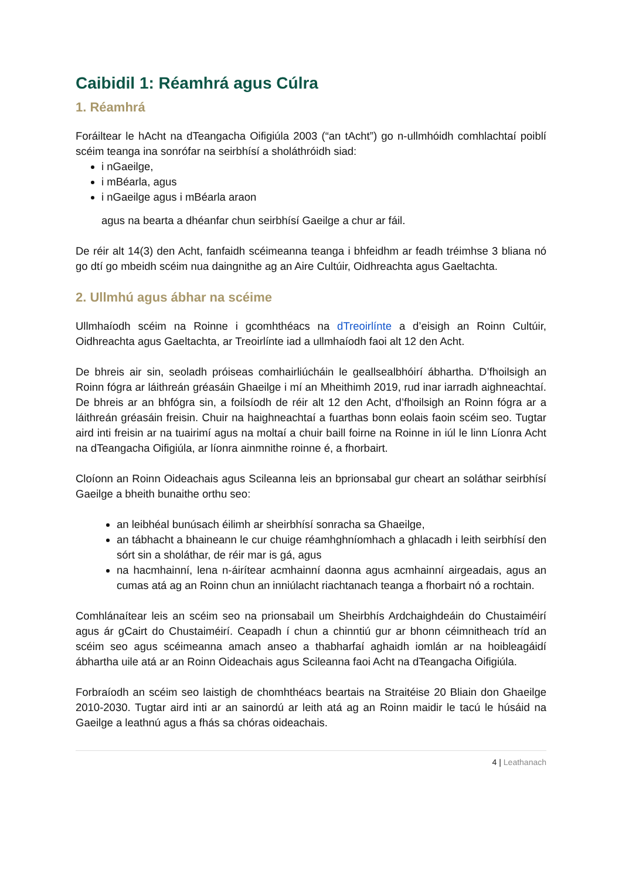Caibidil 1: Réamhrá agus Cúlra
1. Réamhrá
Foráiltear le hAcht na dTeangacha Oifigiúla 2003 (“an tAcht”) go n-ullmhóidh comhlachtaí poiblí scéim teanga ina sonrófar na seirbhísí a sholáthróidh siad:
i nGaeilge,
i mBéarla, agus
i nGaeilge agus i mBéarla araon
agus na bearta a dhéanfar chun seirbhísí Gaeilge a chur ar fáil.
De réir alt 14(3) den Acht, fanfaidh scéimeanna teanga i bhfeidhm ar feadh tréimhse 3 bliana nó go dtí go mbeidh scéim nua daingnithe ag an Aire Cultúir, Oidhreachta agus Gaeltachta.
2. Ullmhú agus ábhar na scéime
Ullmhaíodh scéim na Roinne i gcomhthéacs na dTreoirlínte a d’eisigh an Roinn Cultúir, Oidhreachta agus Gaeltachta, ar Treoirlínte iad a ullmhaíodh faoi alt 12 den Acht.
De bhreis air sin, seoladh próiseas comhairliúcháin le geallsealbhóirí ábhartha. D’fhoilsigh an Roinn fógra ar láithreán gréasáin Ghaeilge i mí an Mheithimh 2019, rud inar iarradh aighneachtaí. De bhreis ar an bhfógra sin, a foilsíodh de réir alt 12 den Acht, d’fhoilsigh an Roinn fógra ar a láithreán gréasáin freisin. Chuir na haighneachtaí a fuarthas bonn eolais faoin scéim seo. Tugtar aird inti freisin ar na tuairimí agus na moltaí a chuir baill foirne na Roinne in iúl le linn Líonra Acht na dTeangacha Oifigiúla, ar líonra ainmnithe roinne é, a fhorbairt.
Cloíonn an Roinn Oideachais agus Scileanna leis an bprionsabal gur cheart an soláthar seirbhísí Gaeilge a bheith bunaithe orthu seo:
an leibhéal bunúsach éilimh ar sheirbhísí sonracha sa Ghaeilge,
an tábhacht a bhaineann le cur chuige réamhghníomhach a ghlacadh i leith seirbhísí den sórt sin a sholáthar, de réir mar is gá, agus
na hacmhainní, lena n-áirítear acmhainní daonna agus acmhainní airgeadais, agus an cumas atá ag an Roinn chun an inniúlacht riachtanach teanga a fhorbairt nó a rochtain.
Comhlánaítear leis an scéim seo na prionsabail um Sheirbhís Ardchaighdeáin do Chustaiméirí agus ár gCairt do Chustaiméirí. Ceapadh í chun a chinntiú gur ar bhonn céimnitheach tríd an scéim seo agus scéimeanna amach anseo a thabharfaí aghaidh iomlán ar na hoibleagáidí ábhartha uile atá ar an Roinn Oideachais agus Scileanna faoi Acht na dTeangacha Oifigiúla.
Forbraíodh an scéim seo laistigh de chomhthéacs beartais na Straitéise 20 Bliain don Ghaeilge 2010-2030. Tugtar aird inti ar an sainordú ar leith atá ag an Roinn maidir le tacú le húsáid na Gaeilge a leathnú agus a fhás sa chóras oideachais.
4 | Leathanach